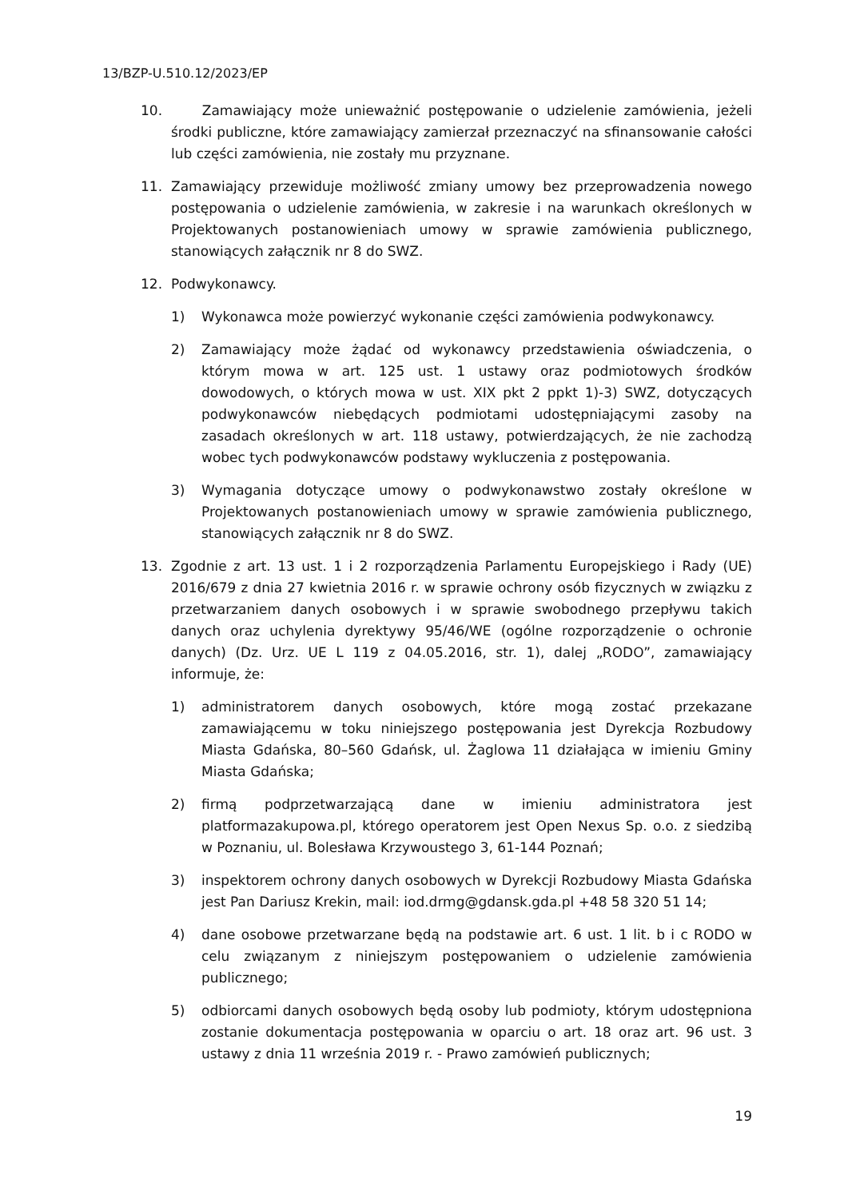13/BZP-U.510.12/2023/EP
10. Zamawiający może unieważnić postępowanie o udzielenie zamówienia, jeżeli środki publiczne, które zamawiający zamierzał przeznaczyć na sfinansowanie całości lub części zamówienia, nie zostały mu przyznane.
11. Zamawiający przewiduje możliwość zmiany umowy bez przeprowadzenia nowego postępowania o udzielenie zamówienia, w zakresie i na warunkach określonych w Projektowanych postanowieniach umowy w sprawie zamówienia publicznego, stanowiących załącznik nr 8 do SWZ.
12. Podwykonawcy.
1) Wykonawca może powierzyć wykonanie części zamówienia podwykonawcy.
2) Zamawiający może żądać od wykonawcy przedstawienia oświadczenia, o którym mowa w art. 125 ust. 1 ustawy oraz podmiotowych środków dowodowych, o których mowa w ust. XIX pkt 2 ppkt 1)-3) SWZ, dotyczących podwykonawców niebędących podmiotami udostępniającymi zasoby na zasadach określonych w art. 118 ustawy, potwierdzających, że nie zachodzą wobec tych podwykonawców podstawy wykluczenia z postępowania.
3) Wymagania dotyczące umowy o podwykonawstwo zostały określone w Projektowanych postanowieniach umowy w sprawie zamówienia publicznego, stanowiących załącznik nr 8 do SWZ.
13. Zgodnie z art. 13 ust. 1 i 2 rozporządzenia Parlamentu Europejskiego i Rady (UE) 2016/679 z dnia 27 kwietnia 2016 r. w sprawie ochrony osób fizycznych w związku z przetwarzaniem danych osobowych i w sprawie swobodnego przepływu takich danych oraz uchylenia dyrektywy 95/46/WE (ogólne rozporządzenie o ochronie danych) (Dz. Urz. UE L 119 z 04.05.2016, str. 1), dalej „RODO”, zamawiający informuje, że:
1) administratorem danych osobowych, które mogą zostać przekazane zamawiającemu w toku niniejszego postępowania jest Dyrekcja Rozbudowy Miasta Gdańska, 80–560 Gdańsk, ul. Żaglowa 11 działająca w imieniu Gminy Miasta Gdańska;
2) firmą podprzetwarzającą dane w imieniu administratora jest platformazakupowa.pl, którego operatorem jest Open Nexus Sp. o.o. z siedzibą w Poznaniu, ul. Bolesława Krzywoustego 3, 61-144 Poznań;
3) inspektorem ochrony danych osobowych w Dyrekcji Rozbudowy Miasta Gdańska jest Pan Dariusz Krekin, mail: iod.drmg@gdansk.gda.pl +48 58 320 51 14;
4) dane osobowe przetwarzane będą na podstawie art. 6 ust. 1 lit. b i c RODO w celu związanym z niniejszym postępowaniem o udzielenie zamówienia publicznego;
5) odbiorcami danych osobowych będą osoby lub podmioty, którym udostępniona zostanie dokumentacja postępowania w oparciu o art. 18 oraz art. 96 ust. 3 ustawy z dnia 11 września 2019 r. - Prawo zamówień publicznych;
19